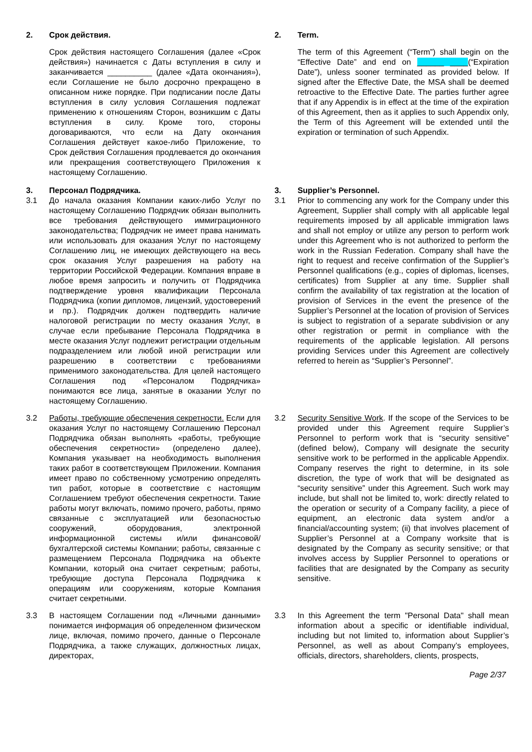| / 2. / Срок действия. / / / Срок действия настоящего Соглашения (далее «Срок действия») начинается с Даты вступления в силу и заканчивается __________ (далее «Дата окончания»), если Соглашение не было досрочно прекращено в описанном ниже порядке. При подписании после Даты вступления в силу условия Соглашения подлежат применению к отношениям Сторон, возникшим с Даты вступления в силу. Кроме того, стороны договариваются, что если на Дату окончания Соглашения действует какое-либо Приложение, то Срок действия Соглашения продлевается до окончания или прекращения соответствующего Приложения к настоящему Соглашению. / | | / 2. / Term. / / / The term of this Agreement (“Term”) shall begin on the “Effective Date” and end on ______ ____ (“Expiration Date”), unless sooner terminated as provided below. If signed after the Effective Date, the MSA shall be deemed retroactive to the Effective Date. The parties further agree that if any Appendix is in effect at the time of the expiration of this Agreement, then as it applies to such Appendix only, the Term of this Agreement will be extended until the expiration or termination of such Appendix. / |
| / 3. / Персонал Подрядчика. / / 3.1 / До начала оказания Компании каких-либо Услуг по настоящему Соглашению Подрядчик обязан выполнить все требования действующего иммиграционного законодательства; Подрядчик не имеет права нанимать или использовать для оказания Услуг по настоящему Соглашению лиц, не имеющих действующего на весь срок оказания Услуг разрешения на работу на территории Российской Федерации. Компания вправе в любое время запросить и получить от Подрядчика подтверждение уровня квалификации Персонала Подрядчика (копии дипломов, лицензий, удостоверений и пр.). Подрядчик должен подтвердить наличие налоговой регистрации по месту оказания Услуг, в случае если пребывание Персонала Подрядчика в месте оказания Услуг подлежит регистрации отдельным подразделением или любой иной регистрации или разрешению в соответствии с требованиями применимого законодательства. Для целей настоящего Соглашения под «Персоналом Подрядчика» понимаются все лица, занятые в оказании Услуг по настоящему Соглашению. / | | / 3. / Supplier’s Personnel. / / 3.1 / Prior to commencing any work for the Company under this Agreement, Supplier shall comply with all applicable legal requirements imposed by all applicable immigration laws and shall not employ or utilize any person to perform work under this Agreement who is not authorized to perform the work in the Russian Federation. Company shall have the right to request and receive confirmation of the Supplier’s Personnel qualifications (e.g., copies of diplomas, licenses, certificates) from Supplier at any time. Supplier shall confirm the availability of tax registration at the location of provision of Services in the event the presence of the Supplier’s Personnel at the location of provision of Services is subject to registration of a separate subdivision or any other registration or permit in compliance with the requirements of the applicable legislation. All persons providing Services under this Agreement are collectively referred to herein as “Supplier’s Personnel”. / |
| / 3.2 / Работы, требующие обеспечения секретности. Если для оказания Услуг по настоящему Соглашению Персонал Подрядчика обязан выполнять «работы, требующие обеспечения секретности» (определено далее), Компания указывает на необходимость выполнения таких работ в соответствующем Приложении. Компания имеет право по собственному усмотрению определять тип работ, которые в соответствие с настоящим Соглашением требуют обеспечения секретности. Такие работы могут включать, помимо прочего, работы, прямо связанные с эксплуатацией или безопасностью сооружений, оборудования, электронной информационной системы и/или финансовой/бухгалтерской системы Компании; работы, связанные с размещением Персонала Подрядчика на объекте Компании, который она считает секретным; работы, требующие доступа Персонала Подрядчика к операциям или сооружениям, которые Компания считает секретными. / | | / 3.2 / Security Sensitive Work . If the scope of the Services to be provided under this Agreement require Supplier’s Personnel to perform work that is “security sensitive” (defined below), Company will designate the security sensitive work to be performed in the applicable Appendix. Company reserves the right to determine, in its sole discretion, the type of work that will be designated as “security sensitive” under this Agreement. Such work may include, but shall not be limited to, work: directly related to the operation or security of a Company facility, a piece of equipment, an electronic data system and/or a financial/accounting system; (ii) that involves placement of Supplier’s Personnel at a Company worksite that is designated by the Company as security sensitive; or that involves access by Supplier Personnel to operations or facilities that are designated by the Company as security sensitive. / |
| / 3.3 / В настоящем Соглашении под «Личными данными» понимается информация об определенном физическом лице, включая, помимо прочего, данные о Персонале Подрядчика, а также служащих, должностных лицах, директорах, / | | / 3.3 / In this Agreement the term "Personal Data" shall mean information about a specific or identifiable individual, including but not limited to, information about Supplier’s Personnel, as well as about Company’s employees, officials, directors, shareholders, clients, prospects, / |
Page 2/37